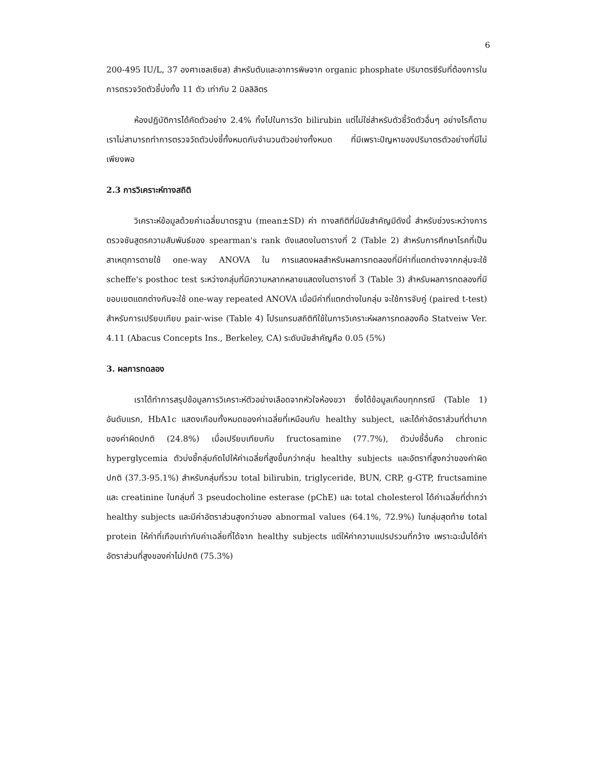6
200-495 IU/L, 37 องศาเซลเซียส) สำหรับตับและอาการพิษจาก organic phosphate ปริมาตรซีรัมที่ต้องการในการตรวจวัดตัวชี้บ่งทั้ง 11 ตัว เท่ากับ 2 มิลลิลิตร
ห้องปฏิบัติการได้คัดตัวอย่าง 2.4% ทิ้งไปในการวัด bilirubin แต่ไม่ใช่สำหรับตัวชี้วัดตัวอื่นๆ อย่างไรก็ตาม เราไม่สามารถทำการตรวจวัดตัวบ่งชี้ทั้งหมดกับจำนวนตัวอย่างทั้งหมด ที่มีเพราะปัญหาของปริมาตรตัวอย่างที่มีไม่เพียงพอ
2.3 การวิเคราะห์ทางสถิติ
วิเคราะห์ข้อมูลด้วยค่าเฉลี่ยมาตรฐาน (mean±SD) ค่า ทางสถิติที่มีนัยสำคัญมีดังนี้ สำหรับช่วงระหว่างการตรวจชันสูตรความสัมพันธ์ของ spearman's rank ดังแสดงในตารางที่ 2 (Table 2) สำหรับการศึกษาโรคที่เป็นสาเหตุการตายใช้ one-way ANOVA ใน การแสดงผลสำหรับผลการทดลองที่มีค่าที่แตกต่างจากกลุ่มจะใช้ scheffe's posthoc test ระหว่างกลุ่มที่มีความหลากหลายแสดงในตารางที่ 3 (Table 3) สำหรับผลการทดลองที่มีขอบเขตแตกต่างกันจะใช้ one-way repeated ANOVA เมื่อมีค่าที่แตกต่างในกลุ่ม จะใช้การจับคู่ (paired t-test) สำหรับการเปรียบเทียบ pair-wise (Table 4) โปรแกรมสถิติทีใช้ในการวิเคราะห์ผลการทดลองคือ Statveiw Ver. 4.11 (Abacus Concepts Ins., Berkeley, CA) ระดับนัยสำคัญคือ 0.05 (5%)
3. ผลการทดลอง
เราได้ทำการสรุปข้อมูลการวิเคราะห์ตัวอย่างเลือดจากหัวใจห้องขวา ซึ่งได้ข้อมูลเกือบทุกกรณี (Table 1) อันดับแรก, HbA1c แสดงเกือบทั้งหมดของค่าเฉลี่ยที่เหมือนกับ healthy subject, และได้ค่าอัตราส่วนที่ต่ำมากของค่าผิดปกติ (24.8%) เมื่อเปรียบเทียบกับ fructosamine (77.7%), ตัวบ่งชี้อื่นคือ chronic hyperglycemia ตัวบ่งชี้กลุ่มถัดไปให้ค่าเฉลี่ยที่สูงขึ้นกว่ากลุ่ม healthy subjects และอัตราที่สูงกว่าของค่าผิดปกติ (37.3-95.1%) สำหรับกลุ่มที่รวม total bilirubin, triglyceride, BUN, CRP, g-GTP, fructsamine และ creatinine ในกลุ่มที่ 3 pseudocholine esterase (pChE) และ total cholesterol ได้ค่าเฉลี่ยที่ต่ำกว่า healthy subjects และมีค่าอัตราส่วนสูงกว่าของ abnormal values (64.1%, 72.9%) ในกลุ่มสุดท้าย total protein ให้ค่าที่เกือบเท่ากับค่าเฉลี่ยที่ได้จาก healthy subjects แต่ให้ค่าความแปรปรวนที่กว้าง เพราะฉะนั้นได้ค่าอัตราส่วนที่สูงของค่าไม่ปกติ (75.3%)